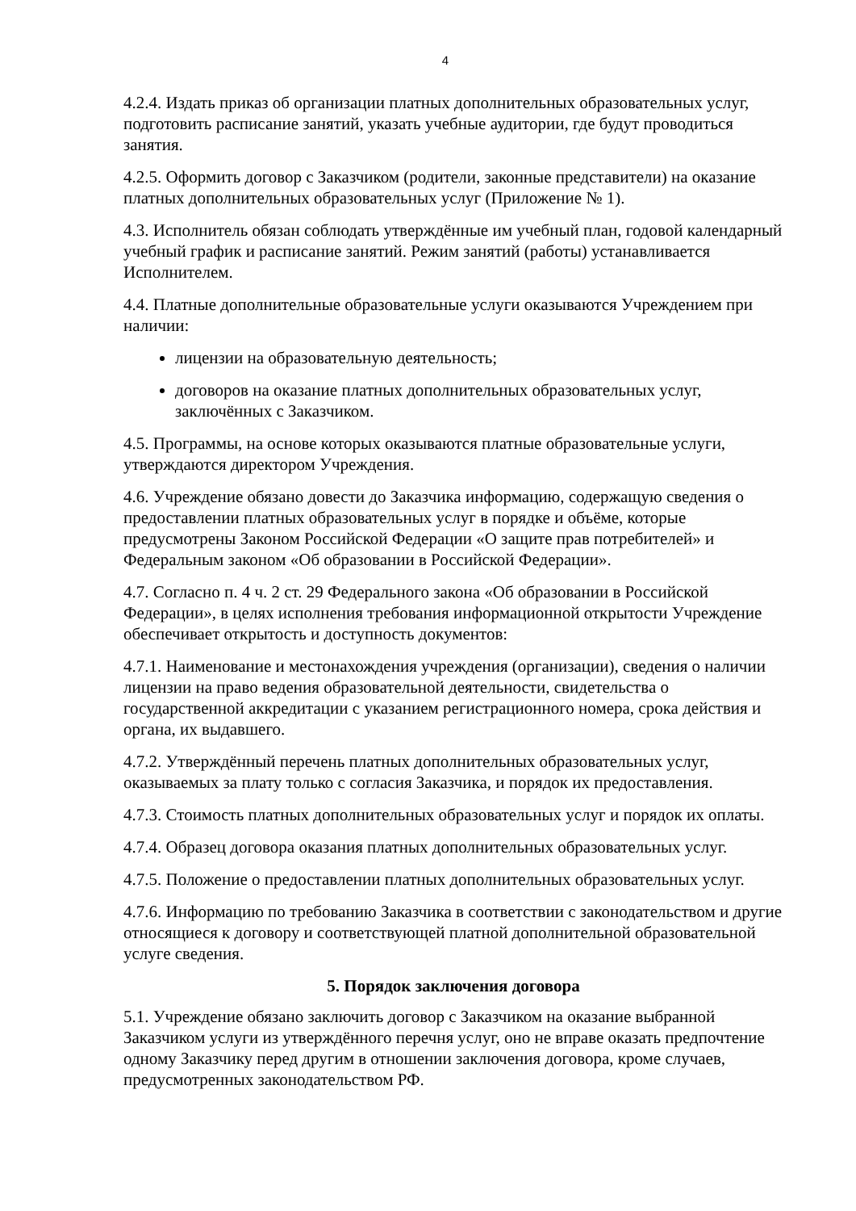4
4.2.4. Издать приказ об организации платных дополнительных образовательных услуг, подготовить расписание занятий, указать учебные аудитории, где будут проводиться занятия.
4.2.5. Оформить договор с Заказчиком (родители, законные представители) на оказание платных дополнительных образовательных услуг (Приложение № 1).
4.3. Исполнитель обязан соблюдать утверждённые им учебный план, годовой календарный учебный график и расписание занятий. Режим занятий (работы) устанавливается Исполнителем.
4.4. Платные дополнительные образовательные услуги оказываются Учреждением при наличии:
лицензии на образовательную деятельность;
договоров на оказание платных дополнительных образовательных услуг, заключённых с Заказчиком.
4.5. Программы, на основе которых оказываются платные образовательные услуги, утверждаются директором Учреждения.
4.6. Учреждение обязано довести до Заказчика информацию, содержащую сведения о предоставлении платных образовательных услуг в порядке и объёме, которые предусмотрены Законом Российской Федерации «О защите прав потребителей» и Федеральным законом «Об образовании в Российской Федерации».
4.7. Согласно п. 4 ч. 2 ст. 29 Федерального закона «Об образовании в Российской Федерации», в целях исполнения требования информационной открытости Учреждение обеспечивает открытость и доступность документов:
4.7.1. Наименование и местонахождения учреждения (организации), сведения о наличии лицензии на право ведения образовательной деятельности, свидетельства о государственной аккредитации с указанием регистрационного номера, срока действия и органа, их выдавшего.
4.7.2. Утверждённый перечень платных дополнительных образовательных услуг, оказываемых за плату только с согласия Заказчика, и порядок их предоставления.
4.7.3. Стоимость платных дополнительных образовательных услуг и порядок их оплаты.
4.7.4. Образец договора оказания платных дополнительных образовательных услуг.
4.7.5. Положение о предоставлении платных дополнительных образовательных услуг.
4.7.6. Информацию по требованию Заказчика в соответствии с законодательством и другие относящиеся к договору и соответствующей платной дополнительной образовательной услуге сведения.
5. Порядок заключения договора
5.1. Учреждение обязано заключить договор с Заказчиком на оказание выбранной Заказчиком услуги из утверждённого перечня услуг, оно не вправе оказать предпочтение одному Заказчику перед другим в отношении заключения договора, кроме случаев, предусмотренных законодательством РФ.